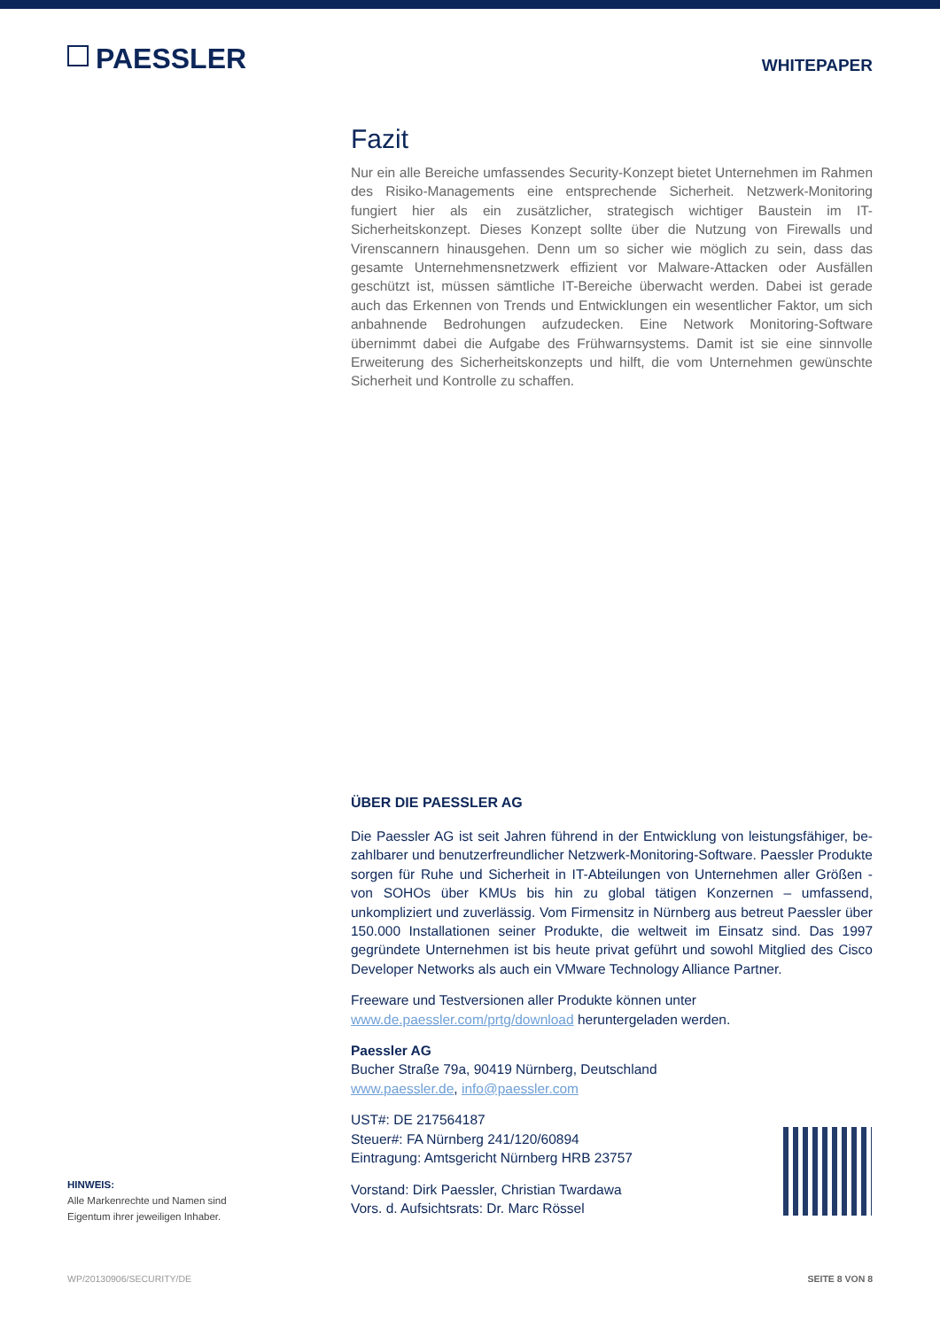PAESSLER
WHITEPAPER
Fazit
Nur ein alle Bereiche umfassendes Security-Konzept bietet Unternehmen im Rahmen des Risiko-Managements eine entsprechende Sicherheit. Netzwerk-Monitoring fungiert hier als ein zusätzlicher, strategisch wichtiger Baustein im IT-Sicherheitskonzept. Dieses Konzept sollte über die Nutzung von Firewalls und Virenscannern hinausgehen. Denn um so sicher wie möglich zu sein, dass das gesamte Unternehmensnetzwerk effizient vor Malware-Attacken oder Ausfällen geschützt ist, müssen sämtliche IT-Bereiche über­wacht werden. Dabei ist gerade auch das Erkennen von Trends und Entwicklungen ein wesentlicher Faktor, um sich anbahnende Bedrohungen aufzudecken. Eine Network Monitoring-Software übernimmt dabei die Aufgabe des Frühwarnsystems. Damit ist sie eine sinnvolle Erweiterung des Sicherheitskonzepts und hilft, die vom Unternehmen gewünschte Sicherheit und Kontrolle zu schaffen.
ÜBER DIE PAESSLER AG
Die Paessler AG ist seit Jahren führend in der Entwicklung von leistungsfähiger, be­zahlbarer und benutzerfreundlicher Netzwerk-Monitoring-Software. Paessler Produkte sorgen für Ruhe und Sicherheit in IT-Abteilungen von Unternehmen aller Größen - von SOHOs über KMUs bis hin zu global tätigen Konzernen – umfassend, unkompliziert und zuverlässig. Vom Firmensitz in Nürnberg aus betreut Paessler über 150.000 Installati­onen seiner Produkte, die weltweit im Einsatz sind. Das 1997 gegründete Unternehmen ist bis heute privat geführt und sowohl Mitglied des Cisco Developer Networks als auch ein VMware Technology Alliance Partner.
Freeware und Testversionen aller Produkte können unter
www.de.paessler.com/prtg/download heruntergeladen werden.
Paessler AG
Bucher Straße 79a, 90419 Nürnberg, Deutschland
www.paessler.de, info@paessler.com
UST#: DE 217564187
Steuer#: FA Nürnberg 241/120/60894
Eintragung: Amtsgericht Nürnberg HRB 23757
Vorstand: Dirk Paessler, Christian Twardawa
Vors. d. Aufsichtsrats: Dr. Marc Rössel
HINWEIS:
Alle Markenrechte und Namen sind
Eigentum ihrer jeweiligen Inhaber.
WP/20130906/SECURITY/DE SEITE 8 VON 8